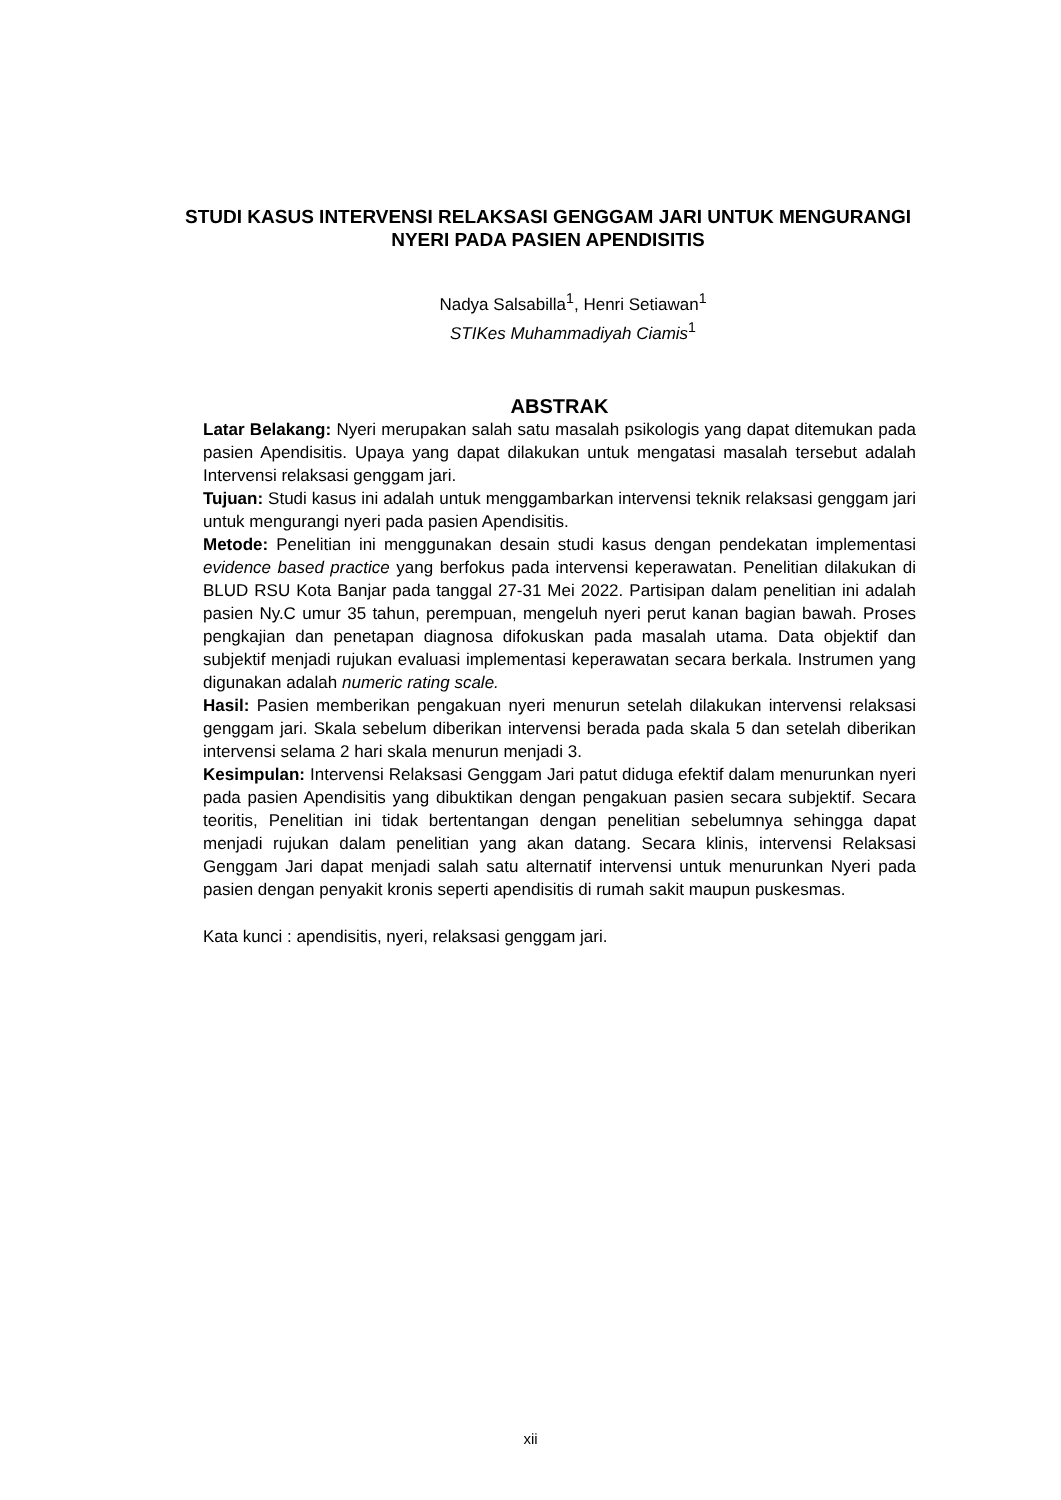STUDI KASUS INTERVENSI RELAKSASI GENGGAM JARI UNTUK MENGURANGI NYERI PADA PASIEN APENDISITIS
Nadya Salsabilla<sup>1</sup>, Henri Setiawan<sup>1</sup>
STIKes Muhammadiyah Ciamis<sup>1</sup>
ABSTRAK
Latar Belakang: Nyeri merupakan salah satu masalah psikologis yang dapat ditemukan pada pasien Apendisitis. Upaya yang dapat dilakukan untuk mengatasi masalah tersebut adalah Intervensi relaksasi genggam jari.
Tujuan: Studi kasus ini adalah untuk menggambarkan intervensi teknik relaksasi genggam jari untuk mengurangi nyeri pada pasien Apendisitis.
Metode: Penelitian ini menggunakan desain studi kasus dengan pendekatan implementasi evidence based practice yang berfokus pada intervensi keperawatan. Penelitian dilakukan di BLUD RSU Kota Banjar pada tanggal 27-31 Mei 2022. Partisipan dalam penelitian ini adalah pasien Ny.C umur 35 tahun, perempuan, mengeluh nyeri perut kanan bagian bawah. Proses pengkajian dan penetapan diagnosa difokuskan pada masalah utama. Data objektif dan subjektif menjadi rujukan evaluasi implementasi keperawatan secara berkala. Instrumen yang digunakan adalah numeric rating scale.
Hasil: Pasien memberikan pengakuan nyeri menurun setelah dilakukan intervensi relaksasi genggam jari. Skala sebelum diberikan intervensi berada pada skala 5 dan setelah diberikan intervensi selama 2 hari skala menurun menjadi 3.
Kesimpulan: Intervensi Relaksasi Genggam Jari patut diduga efektif dalam menurunkan nyeri pada pasien Apendisitis yang dibuktikan dengan pengakuan pasien secara subjektif. Secara teoritis, Penelitian ini tidak bertentangan dengan penelitian sebelumnya sehingga dapat menjadi rujukan dalam penelitian yang akan datang. Secara klinis, intervensi Relaksasi Genggam Jari dapat menjadi salah satu alternatif intervensi untuk menurunkan Nyeri pada pasien dengan penyakit kronis seperti apendisitis di rumah sakit maupun puskesmas.
Kata kunci : apendisitis, nyeri, relaksasi genggam jari.
xii